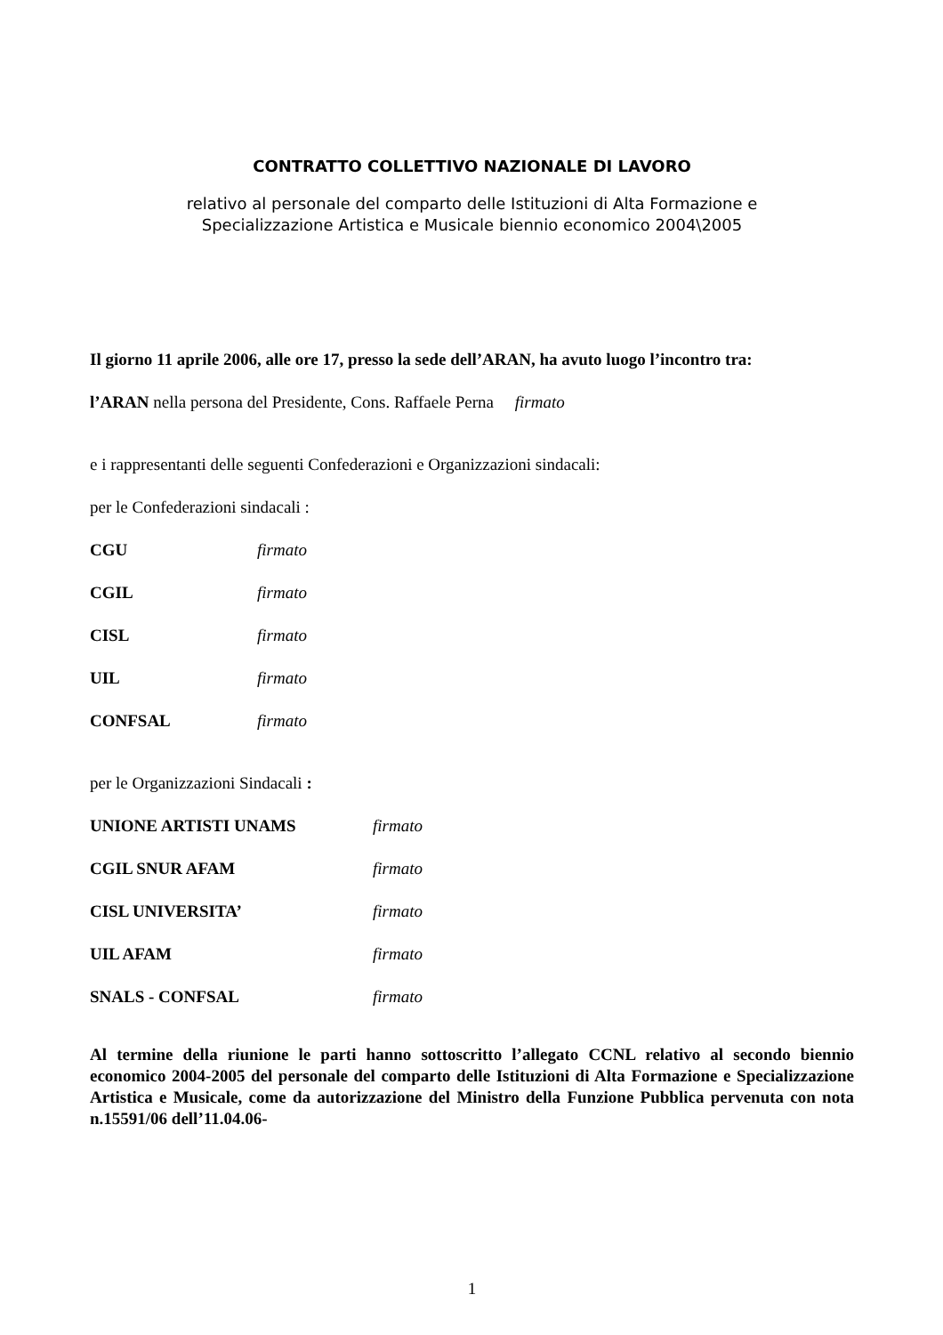CONTRATTO COLLETTIVO NAZIONALE DI LAVORO
relativo al personale del comparto delle Istituzioni di Alta Formazione e
Specializzazione Artistica e Musicale biennio economico 2004\2005
Il giorno 11 aprile 2006, alle ore 17, presso la sede dell’ARAN, ha avuto luogo l’incontro tra:
l’ARAN nella persona del Presidente, Cons. Raffaele Perna firmato
e i rappresentanti delle seguenti Confederazioni e Organizzazioni sindacali:
per le Confederazioni sindacali :
CGU firmato
CGIL firmato
CISL firmato
UIL firmato
CONFSAL firmato
per le Organizzazioni Sindacali :
UNIONE ARTISTI UNAMS firmato
CGIL SNUR AFAM firmato
CISL UNIVERSITA’ firmato
UIL AFAM firmato
SNALS - CONFSAL firmato
Al termine della riunione le parti hanno sottoscritto l’allegato CCNL relativo al secondo biennio economico 2004-2005 del personale del comparto delle Istituzioni di Alta Formazione e Specializzazione Artistica e Musicale, come da autorizzazione del Ministro della Funzione Pubblica pervenuta con nota n.15591/06 dell’11.04.06-
1